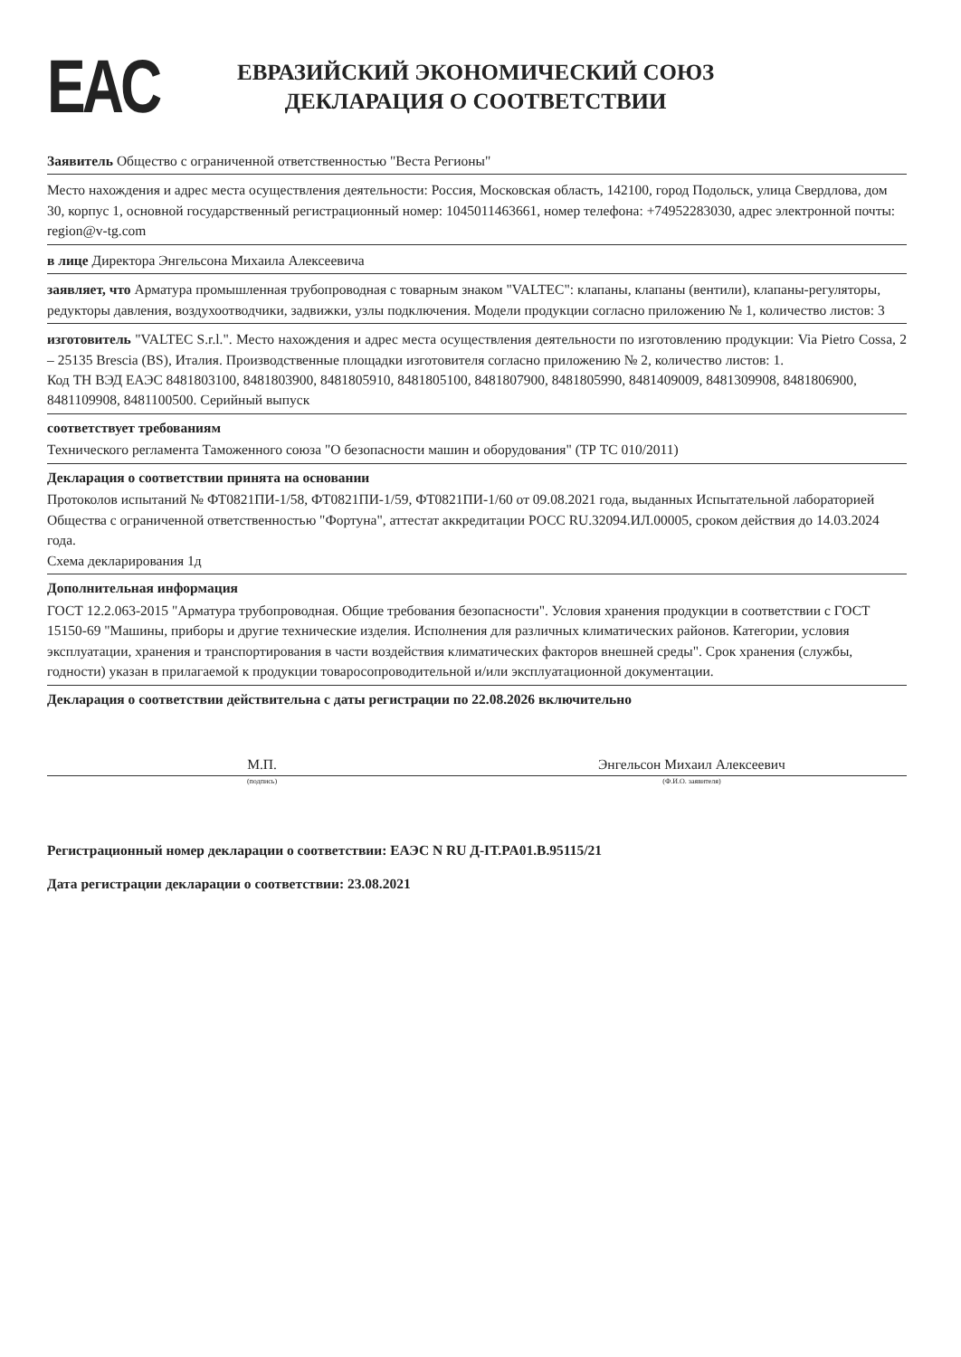EAC
ЕВРАЗИЙСКИЙ ЭКОНОМИЧЕСКИЙ СОЮЗ
ДЕКЛАРАЦИЯ О СООТВЕТСТВИИ
Заявитель Общество с ограниченной ответственностью "Веста Регионы"
Место нахождения и адрес места осуществления деятельности: Россия, Московская область, 142100, город Подольск, улица Свердлова, дом 30, корпус 1, основной государственный регистрационный номер: 1045011463661, номер телефона: +74952283030, адрес электронной почты: region@v-tg.com
в лице Директора Энгельсона Михаила Алексеевича
заявляет, что Арматура промышленная трубопроводная с товарным знаком "VALTEC": клапаны, клапаны (вентили), клапаны-регуляторы, редукторы давления, воздухоотводчики, задвижки, узлы подключения. Модели продукции согласно приложению № 1, количество листов: 3
изготовитель "VALTEC S.r.l.". Место нахождения и адрес места осуществления деятельности по изготовлению продукции: Via Pietro Cossa, 2 – 25135 Brescia (BS), Италия. Производственные площадки изготовителя согласно приложению № 2, количество листов: 1.
Код ТН ВЭД ЕАЭС 8481803100, 8481803900, 8481805910, 8481805100, 8481807900, 8481805990, 8481409009, 8481309908, 8481806900, 8481109908, 8481100500. Серийный выпуск
соответствует требованиям
Технического регламента Таможенного союза "О безопасности машин и оборудования" (ТР ТС 010/2011)
Декларация о соответствии принята на основании
Протоколов испытаний № ФТ0821ПИ-1/58, ФТ0821ПИ-1/59, ФТ0821ПИ-1/60 от 09.08.2021 года, выданных Испытательной лабораторией Общества с ограниченной ответственностью "Фортуна", аттестат аккредитации РОСС RU.32094.ИЛ.00005, сроком действия до 14.03.2024 года.
Схема декларирования 1д
Дополнительная информация
ГОСТ 12.2.063-2015 "Арматура трубопроводная. Общие требования безопасности". Условия хранения продукции в соответствии с ГОСТ 15150-69 "Машины, приборы и другие технические изделия. Исполнения для различных климатических районов. Категории, условия эксплуатации, хранения и транспортирования в части воздействия климатических факторов внешней среды". Срок хранения (службы, годности) указан в прилагаемой к продукции товаросопроводительной и/или эксплуатационной документации.
Декларация о соответствии действительна с даты регистрации по 22.08.2026 включительно
М.П. Энгельсон Михаил Алексеевич
(подпись) (Ф.И.О. заявителя)
Регистрационный номер декларации о соответствии: ЕАЭС N RU Д-IT.PA01.B.95115/21
Дата регистрации декларации о соответствии: 23.08.2021